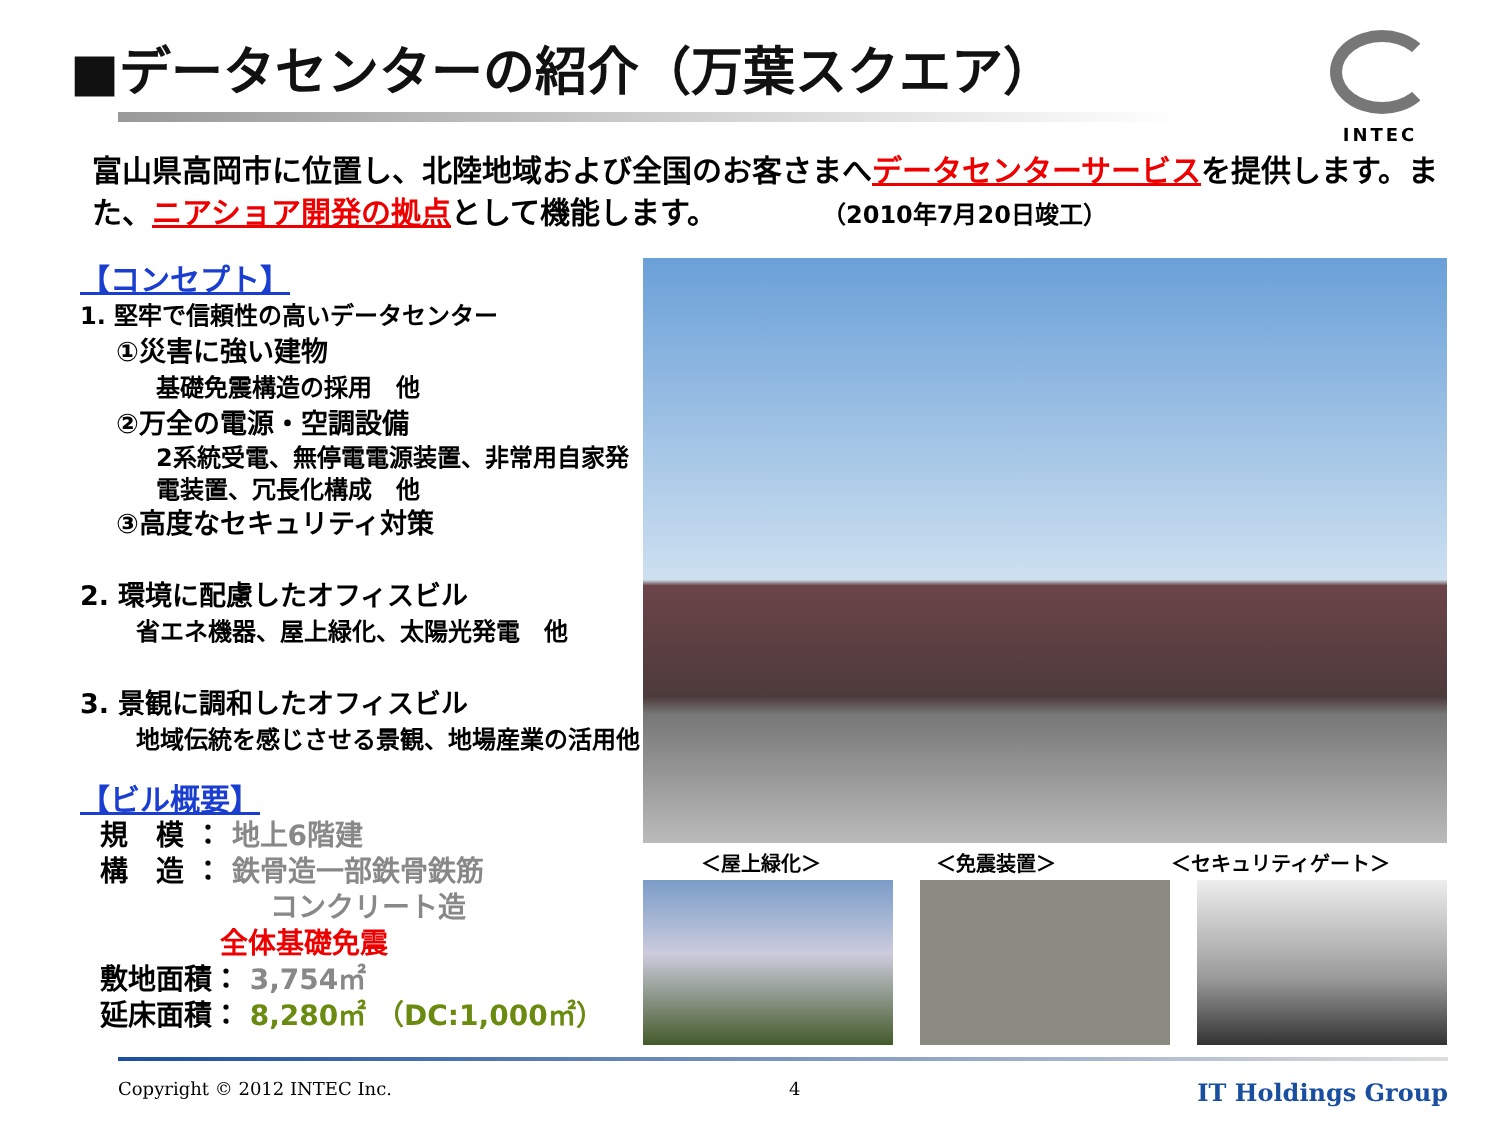■データセンターの紹介（万葉スクエア）
INTEC
富山県高岡市に位置し、北陸地域および全国のお客さまへデータセンターサービスを提供します。また、ニアショア開発の拠点として機能します。　　　　（2010年7月20日竣工）
【コンセプト】
1. 堅牢で信頼性の高いデータセンター
①災害に強い建物
基礎免震構造の採用　他
②万全の電源・空調設備
2系統受電、無停電電源装置、非常用自家発電装置、冗長化構成　他
③高度なセキュリティ対策
2. 環境に配慮したオフィスビル
省エネ機器、屋上緑化、太陽光発電　他
3. 景観に調和したオフィスビル
地域伝統を感じさせる景観、地場産業の活用他
【ビル概要】
規　模 ： 地上6階建
構　造 ： 鉄骨造一部鉄骨鉄筋
コンクリート造
全体基礎免震
敷地面積： 3,754㎡
延床面積： 8,280㎡ （DC:1,000㎡）
＜屋上緑化＞ ＜免震装置＞ ＜セキュリティゲート＞
Copyright © 2012 INTEC Inc. 4 IT Holdings Group